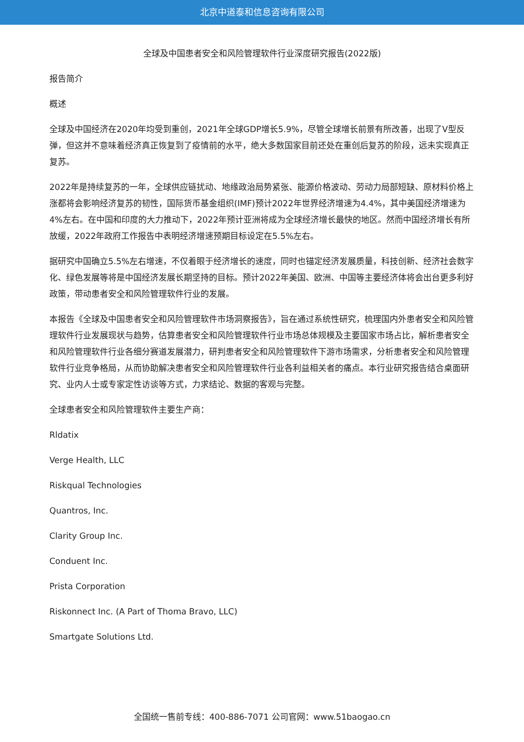北京中道泰和信息咨询有限公司
全球及中国患者安全和风险管理软件行业深度研究报告(2022版)
报告简介
概述
全球及中国经济在2020年均受到重创，2021年全球GDP增长5.9%，尽管全球增长前景有所改善，出现了V型反弹，但这并不意味着经济真正恢复到了疫情前的水平，绝大多数国家目前还处在重创后复苏的阶段，远未实现真正复苏。
2022年是持续复苏的一年，全球供应链扰动、地缘政治局势紧张、能源价格波动、劳动力局部短缺、原材料价格上涨都将会影响经济复苏的韧性，国际货币基金组织(IMF)预计2022年世界经济增速为4.4%，其中美国经济增速为4%左右。在中国和印度的大力推动下，2022年预计亚洲将成为全球经济增长最快的地区。然而中国经济增长有所放缓，2022年政府工作报告中表明经济增速预期目标设定在5.5%左右。
据研究中国确立5.5%左右增速，不仅着眼于经济增长的速度，同时也锚定经济发展质量，科技创新、经济社会数字化、绿色发展等将是中国经济发展长期坚持的目标。预计2022年美国、欧洲、中国等主要经济体将会出台更多利好政策，带动患者安全和风险管理软件行业的发展。
本报告《全球及中国患者安全和风险管理软件市场洞察报告》，旨在通过系统性研究，梳理国内外患者安全和风险管理软件行业发展现状与趋势，估算患者安全和风险管理软件行业市场总体规模及主要国家市场占比，解析患者安全和风险管理软件行业各细分赛道发展潜力，研判患者安全和风险管理软件下游市场需求，分析患者安全和风险管理软件行业竞争格局，从而协助解决患者安全和风险管理软件行业各利益相关者的痛点。本行业研究报告结合桌面研究、业内人士或专家定性访谈等方式，力求结论、数据的客观与完整。
全球患者安全和风险管理软件主要生产商：
Rldatix
Verge Health, LLC
Riskqual Technologies
Quantros, Inc.
Clarity Group Inc.
Conduent Inc.
Prista Corporation
Riskonnect Inc. (A Part of Thoma Bravo, LLC)
Smartgate Solutions Ltd.
全国统一售前专线：400-886-7071 公司官网：www.51baogao.cn